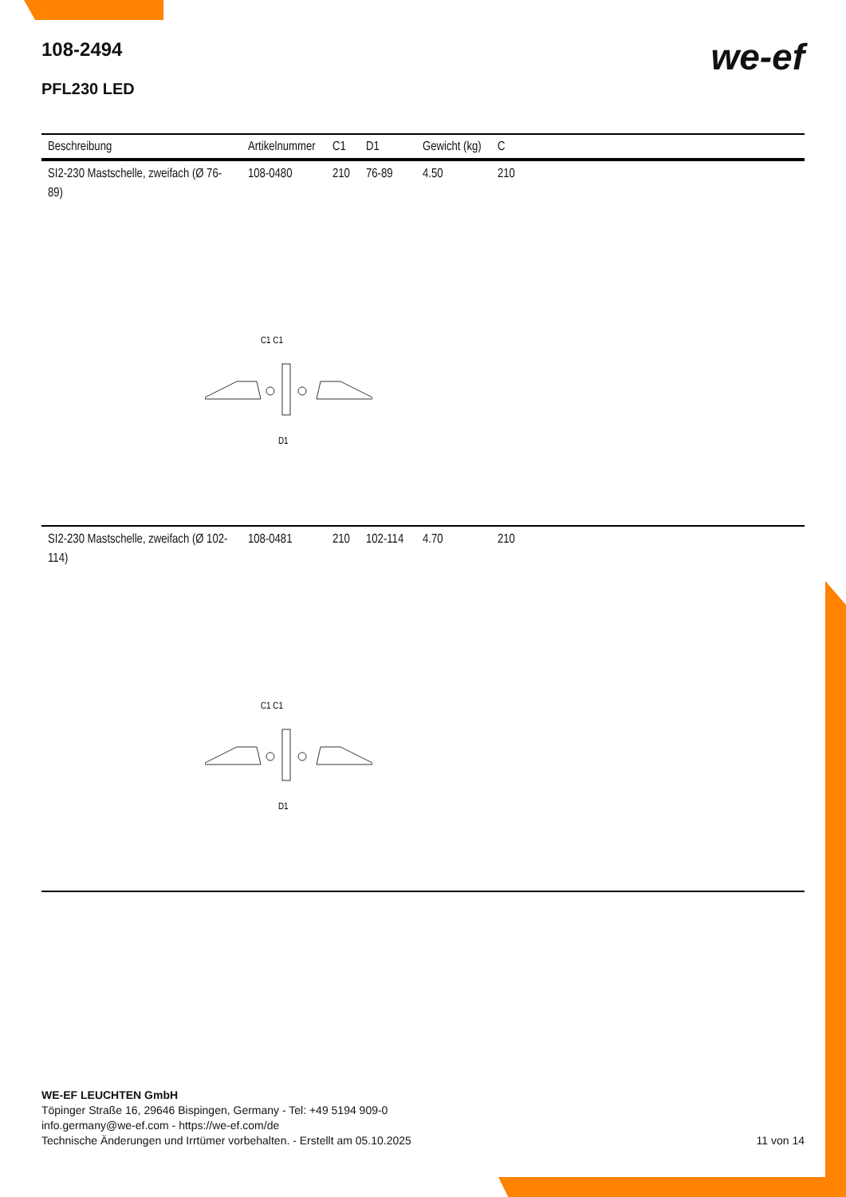108-2494
PFL230 LED
we-ef
| Beschreibung | Artikelnummer | C1 | D1 | Gewicht (kg) | C |
| --- | --- | --- | --- | --- | --- |
| SI2-230 Mastschelle, zweifach (Ø 76-89) | 108-0480 | 210 | 76-89 | 4.50 | 210 |
| C1 C1 D1 | | | | | |
| SI2-230 Mastschelle, zweifach (Ø 102-114) | 108-0481 | 210 | 102-114 | 4.70 | 210 |
| C1 C1 D1 | | | | | |
WE-EF LEUCHTEN GmbH
Töpinger Straße 16, 29646 Bispingen, Germany - Tel: +49 5194 909-0
info.germany@we-ef.com - https://we-ef.com/de
Technische Änderungen und Irrtümer vorbehalten. - Erstellt am 05.10.2025
11 von 14